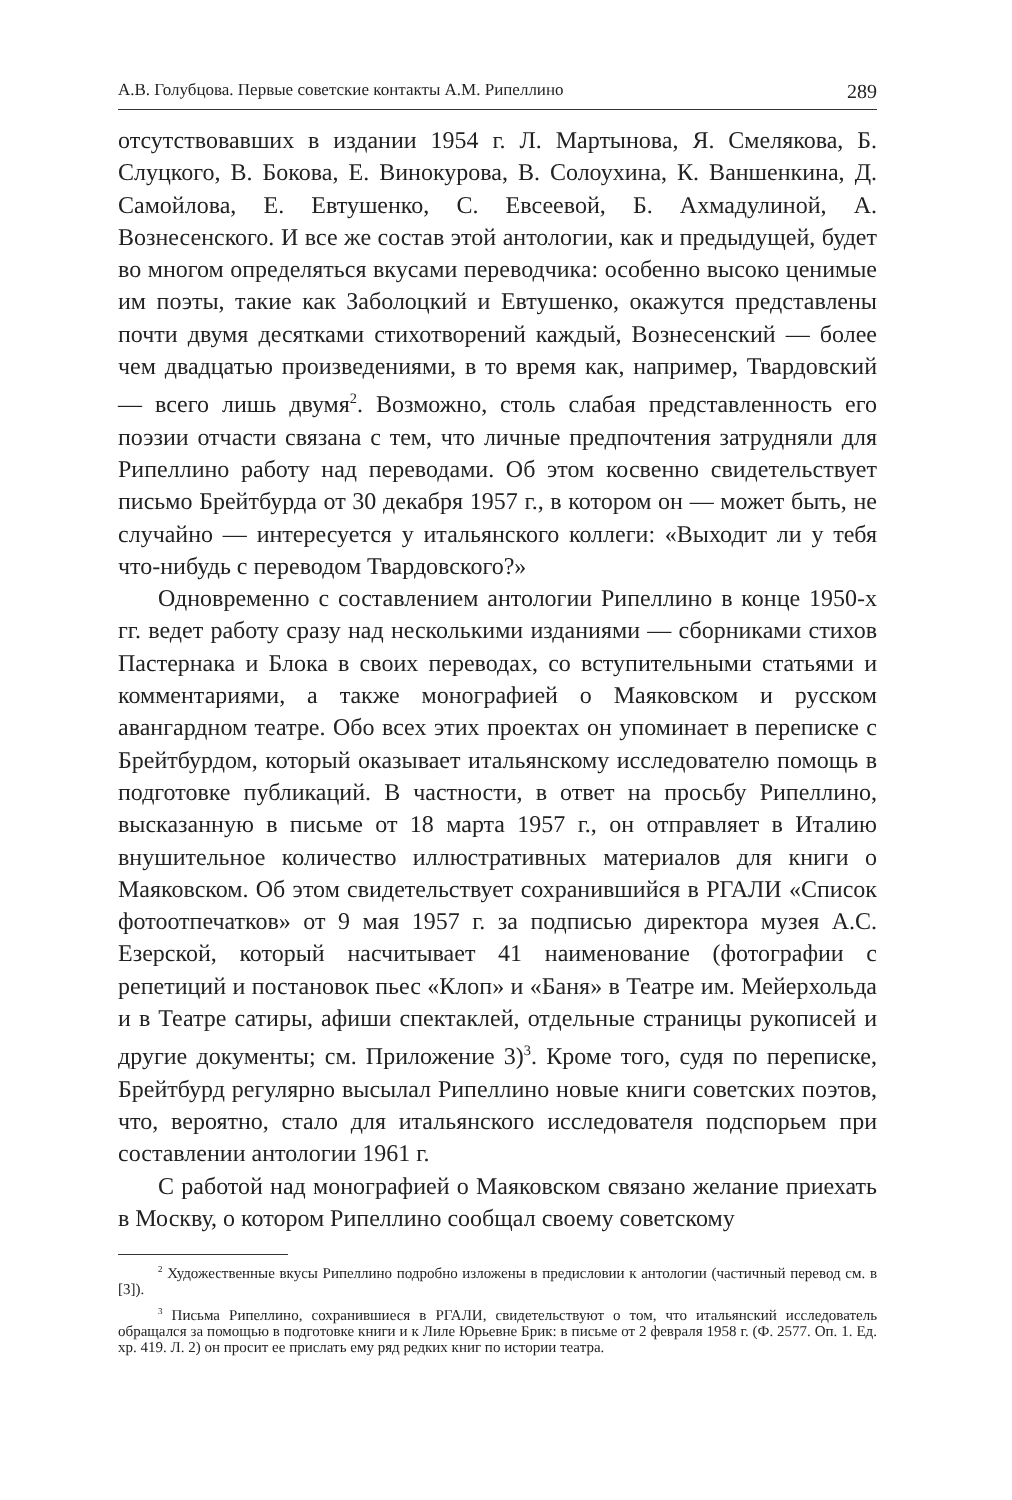А.В. Голубцова. Первые советские контакты А.М. Рипеллино 289
отсутствовавших в издании 1954 г. Л. Мартынова, Я. Смелякова, Б. Слуцкого, В. Бокова, Е. Винокурова, В. Солоухина, К. Ваншенкина, Д. Самойлова, Е. Евтушенко, С. Евсеевой, Б. Ахмадулиной, А. Вознесенского. И все же состав этой антологии, как и предыдущей, будет во многом определяться вкусами переводчика: особенно высоко ценимые им поэты, такие как Заболоцкий и Евтушенко, окажутся представлены почти двумя десятками стихотворений каждый, Вознесенский — более чем двадцатью произведениями, в то время как, например, Твардовский — всего лишь двумя<sup>2</sup>. Возможно, столь слабая представленность его поэзии отчасти связана с тем, что личные предпочтения затрудняли для Рипеллино работу над переводами. Об этом косвенно свидетельствует письмо Брейтбурда от 30 декабря 1957 г., в котором он — может быть, не случайно — интересуется у итальянского коллеги: «Выходит ли у тебя что-нибудь с переводом Твардовского?»
Одновременно с составлением антологии Рипеллино в конце 1950-х гг. ведет работу сразу над несколькими изданиями — сборниками стихов Пастернака и Блока в своих переводах, со вступительными статьями и комментариями, а также монографией о Маяковском и русском авангардном театре. Обо всех этих проектах он упоминает в переписке с Брейтбурдом, который оказывает итальянскому исследователю помощь в подготовке публикаций. В частности, в ответ на просьбу Рипеллино, высказанную в письме от 18 марта 1957 г., он отправляет в Италию внушительное количество иллюстративных материалов для книги о Маяковском. Об этом свидетельствует сохранившийся в РГАЛИ «Список фотоотпечатков» от 9 мая 1957 г. за подписью директора музея А.С. Езерской, который насчитывает 41 наименование (фотографии с репетиций и постановок пьес «Клоп» и «Баня» в Театре им. Мейерхольда и в Театре сатиры, афиши спектаклей, отдельные страницы рукописей и другие документы; см. Приложение 3)<sup>3</sup>. Кроме того, судя по переписке, Брейтбурд регулярно высылал Рипеллино новые книги советских поэтов, что, вероятно, стало для итальянского исследователя подспорьем при составлении антологии 1961 г.
С работой над монографией о Маяковском связано желание приехать в Москву, о котором Рипеллино сообщал своему советскому
<sup>2</sup> Художественные вкусы Рипеллино подробно изложены в предисловии к антологии (частичный перевод см. в [3]).
<sup>3</sup> Письма Рипеллино, сохранившиеся в РГАЛИ, свидетельствуют о том, что итальянский исследователь обращался за помощью в подготовке книги и к Лиле Юрьевне Брик: в письме от 2 февраля 1958 г. (Ф. 2577. Оп. 1. Ед. хр. 419. Л. 2) он просит ее прислать ему ряд редких книг по истории театра.